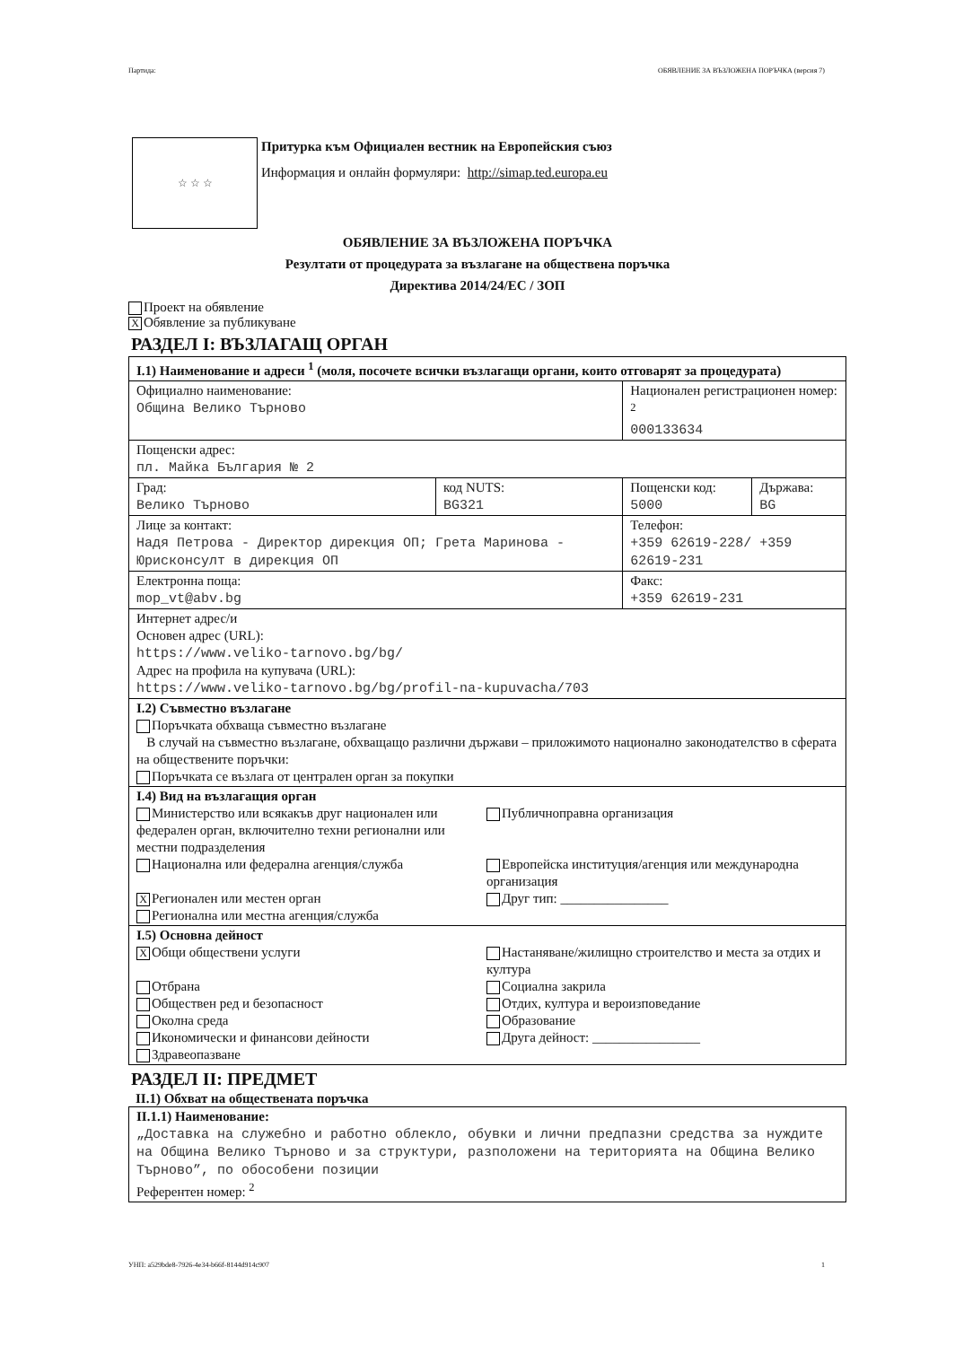Партида: ОБЯВЛЕНИЕ ЗА ВЪЗЛОЖЕНА ПОРЪЧКА (версия 7)
☆ ☆ ☆
Притурка към Официален вестник на Европейския съюз
Информация и онлайн формуляри: http://simap.ted.europa.eu
ОБЯВЛЕНИЕ ЗА ВЪЗЛОЖЕНА ПОРЪЧКА
Резултати от процедурата за възлагане на обществена поръчка
Директива 2014/24/ЕС / ЗОП
Проект на обявление
X Обявление за публикуване
РАЗДЕЛ I: ВЪЗЛАГАЩ ОРГАН
| I.1) Наименование и адреси <sup>1</sup> (моля, посочете всички възлагащи органи, които отговарят за процедурата) | | | |
| Официално наименование: Община Велико Търново | | Национален регистрационен номер: <sup>2</sup> 000133634 | |
| Пощенски адрес: пл. Майка България № 2 | | | |
| Град: Велико Търново | код NUTS: BG321 | Пощенски код: 5000 | Държава: BG |
| Лице за контакт: Надя Петрова - Директор дирекция ОП; Грета Маринова - Юрисконсулт в дирекция ОП | | Телефон: +359 62619-228/ +359 62619-231 | |
| Електронна поща: mop_vt@abv.bg | | Факс: +359 62619-231 | |
| Интернет адрес/и Основен адрес (URL): https://www.veliko-tarnovo.bg/bg/ Адрес на профила на купувача (URL): https://www.veliko-tarnovo.bg/bg/profil-na-kupuvacha/703 | | | |
| I.2) Съвместно възлагане Поръчката обхваща съвместно възлагане В случай на съвместно възлагане, обхващащо различни държави – приложимото национално законодателство в сферата на обществените поръчки: Поръчката се възлага от централен орган за покупки | | | |
| I.4) Вид на възлагащия орган Министерство или всякакъв друг национален или федерален орган, включително техни регионални или местни подразделения Публичноправна организация Национална или федерална агенция/служба Европейска институция/агенция или международна организация X Регионален или местен орган Друг тип: ________________ Регионална или местна агенция/служба | | | |
| I.5) Основна дейност X Общи обществени услуги Настаняване/жилищно строителство и места за отдих и култура Отбрана Социална закрила Обществен ред и безопасност Отдих, култура и вероизповедание Околна среда Образование Икономически и финансови дейности Друга дейност: ________________ Здравеопазване | | | |
РАЗДЕЛ II: ПРЕДМЕТ
II.1) Обхват на обществената поръчка
| II.1.1) Наименование: „Доставка на служебно и работно облекло, обувки и лични предпазни средства за нуждите на Община Велико Търново и за структури, разположени на територията на Община Велико Търново”, по обособени позиции Референтен номер: <sup>2</sup> |
УНП: a529bde8-7926-4e34-b66f-8144d914c907 1